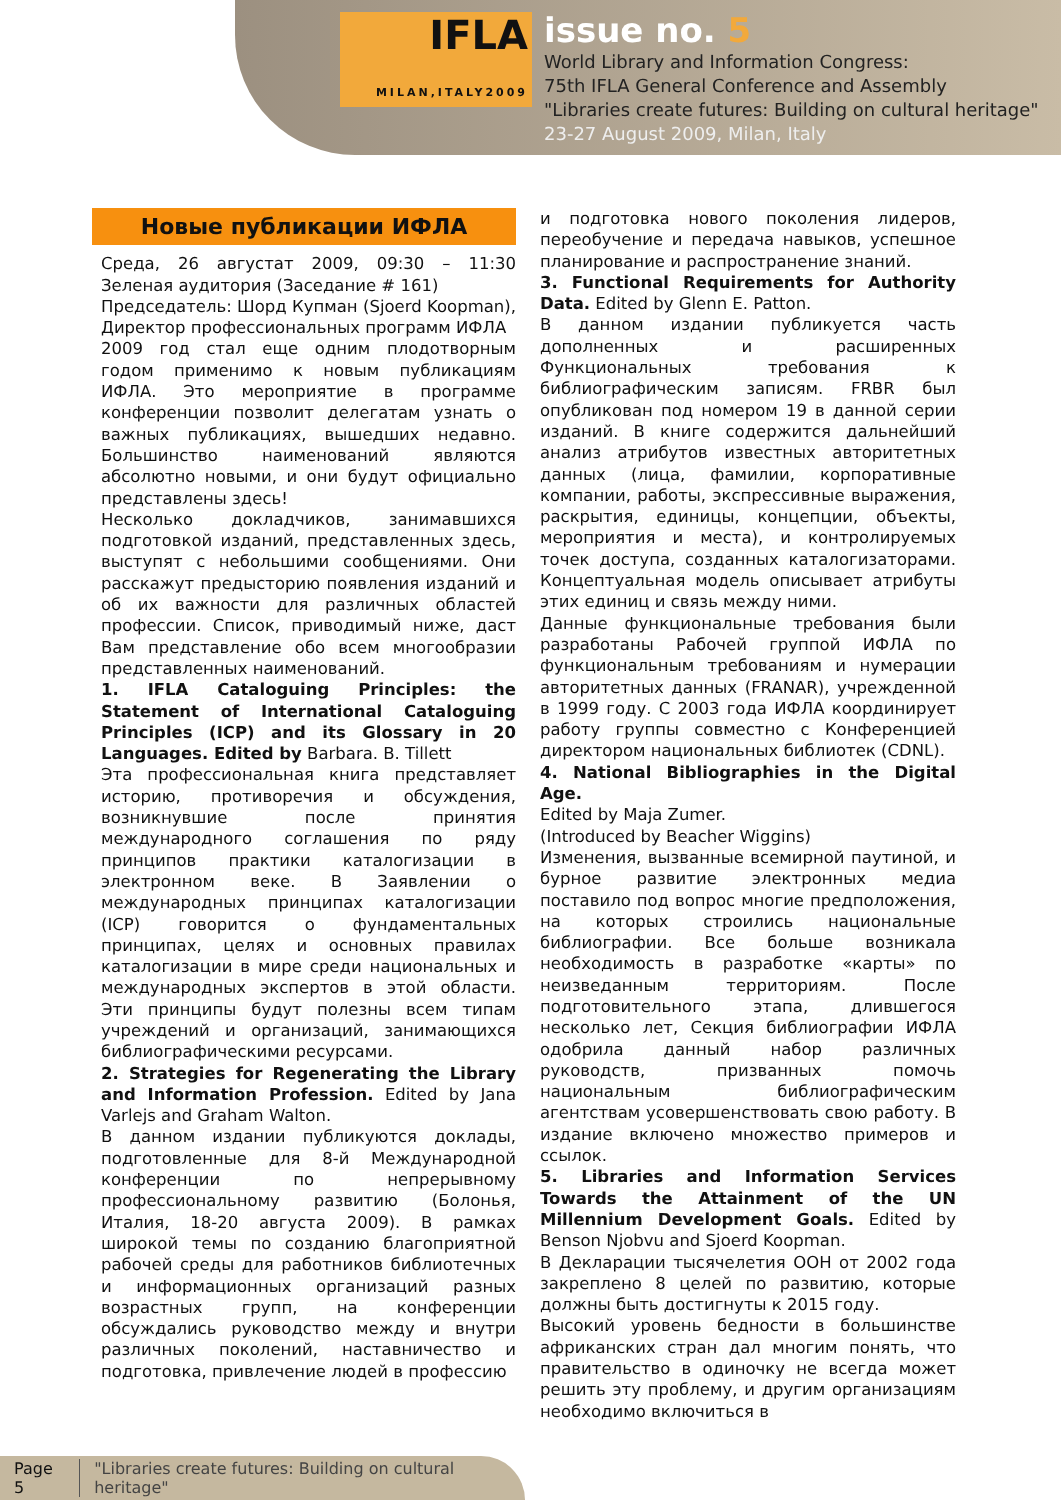IFLA
MILAN,ITALY2009
issue no. 5
World Library and Information Congress:
75th IFLA General Conference and Assembly
"Libraries create futures: Building on cultural heritage"
23-27 August 2009, Milan, Italy
Новые публикации ИФЛА
Среда, 26 августат 2009, 09:30 – 11:30 Зеленая аудитория (Заседание # 161)
Председатель: Шорд Купман (Sjoerd Koopman), Директор профессиональных программ ИФЛА
2009 год стал еще одним плодотворным годом применимо к новым публикациям ИФЛА. Это мероприятие в программе конференции позволит делегатам узнать о важных публикациях, вышедших недавно. Большинство наименований являются абсолютно новыми, и они будут официально представлены здесь!
Несколько докладчиков, занимавшихся подготовкой изданий, представленных здесь, выступят с небольшими сообщениями. Они расскажут предысторию появления изданий и об их важности для различных областей профессии. Список, приводимый ниже, даст Вам представление обо всем многообразии представленных наименований.
1. IFLA Cataloguing Principles: the Statement of International Cataloguing Principles (ICP) and its Glossary in 20 Languages. Edited by Barbara. B. Tillett
Эта профессиональная книга представляет историю, противоречия и обсуждения, возникнувшие после принятия международного соглашения по ряду принципов практики каталогизации в электронном веке. В Заявлении о международных принципах каталогизации (ICP) говорится о фундаментальных принципах, целях и основных правилах каталогизации в мире среди национальных и международных экспертов в этой области. Эти принципы будут полезны всем типам учреждений и организаций, занимающихся библиографическими ресурсами.
2. Strategies for Regenerating the Library and Information Profession. Edited by Jana Varlejs and Graham Walton.
В данном издании публикуются доклады, подготовленные для 8-й Международной конференции по непрерывному профессиональному развитию (Болонья, Италия, 18-20 августа 2009). В рамках широкой темы по созданию благоприятной рабочей среды для работников библиотечных и информационных организаций разных возрастных групп, на конференции обсуждались руководство между и внутри различных поколений, наставничество и подготовка, привлечение людей в профессию
и подготовка нового поколения лидеров, переобучение и передача навыков, успешное планирование и распространение знаний.
3. Functional Requirements for Authority Data. Edited by Glenn E. Patton.
В данном издании публикуется часть дополненных и расширенных Функциональных требования к библиографическим записям. FRBR был опубликован под номером 19 в данной серии изданий. В книге содержится дальнейший анализ атрибутов известных авторитетных данных (лица, фамилии, корпоративные компании, работы, экспрессивные выражения, раскрытия, единицы, концепции, объекты, мероприятия и места), и контролируемых точек доступа, созданных каталогизаторами. Концептуальная модель описывает атрибуты этих единиц и связь между ними.
Данные функциональные требования были разработаны Рабочей группой ИФЛА по функциональным требованиям и нумерации авторитетных данных (FRANAR), учрежденной в 1999 году. С 2003 года ИФЛА координирует работу группы совместно с Конференцией директором национальных библиотек (CDNL).
4. National Bibliographies in the Digital Age.
Edited by Maja Zumer.
(Introduced by Beacher Wiggins)
Изменения, вызванные всемирной паутиной, и бурное развитие электронных медиа поставило под вопрос многие предположения, на которых строились национальные библиографии. Все больше возникала необходимость в разработке «карты» по неизведанным территориям. После подготовительного этапа, длившегося несколько лет, Секция библиографии ИФЛА одобрила данный набор различных руководств, призванных помочь национальным библиографическим агентствам усовершенствовать свою работу. В издание включено множество примеров и ссылок.
5. Libraries and Information Services Towards the Attainment of the UN Millennium Development Goals. Edited by Benson Njobvu and Sjoerd Koopman.
В Декларации тысячелетия ООН от 2002 года закреплено 8 целей по развитию, которые должны быть достигнуты к 2015 году.
Высокий уровень бедности в большинстве африканских стран дал многим понять, что правительство в одиночку не всегда может решить эту проблему, и другим организациям необходимо включиться в
Page 5 "Libraries create futures: Building on cultural heritage"